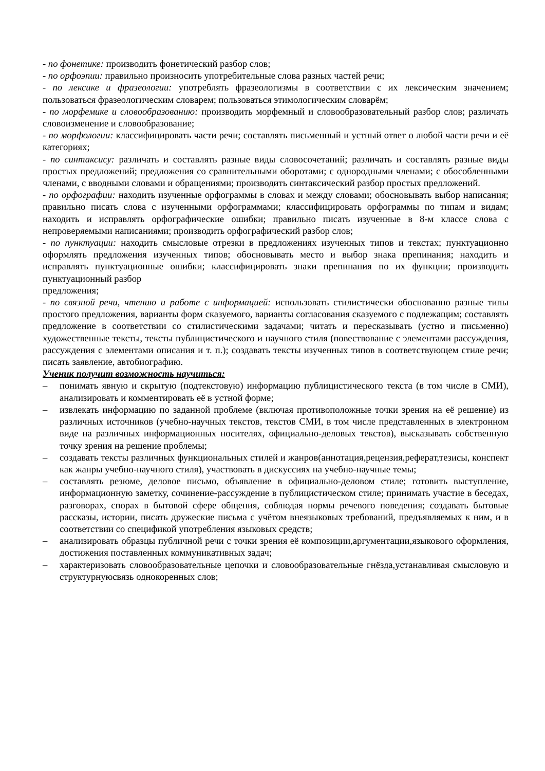- по фонетике: производить фонетический разбор слов;
- по орфоэпии: правильно произносить употребительные слова разных частей речи;
- по лексике и фразеологии: употреблять фразеологизмы в соответствии с их лексическим значением; пользоваться фразеологическим словарем; пользоваться этимологическим словарём;
- по морфемике и словообразованию: производить морфемный и словообразовательный разбор слов; различать словоизменение и словообразование;
- по морфологии: классифицировать части речи; составлять письменный и устный ответ о любой части речи и её категориях;
- по синтаксису: различать и составлять разные виды словосочетаний; различать и составлять разные виды простых предложений; предложения со сравнительными оборотами; с однородными членами; с обособленными членами, с вводными словами и обращениями; производить синтаксический разбор простых предложений.
- по орфографии: находить изученные орфограммы в словах и между словами; обосновывать выбор написания; правильно писать слова с изученными орфограммами; классифицировать орфограммы по типам и видам; находить и исправлять орфографические ошибки; правильно писать изученные в 8-м классе слова с непроверяемыми написаниями; производить орфографический разбор слов;
- по пунктуации: находить смысловые отрезки в предложениях изученных типов и текстах; пунктуационно оформлять предложения изученных типов; обосновывать место и выбор знака препинания; находить и исправлять пунктуационные ошибки; классифицировать знаки препинания по их функции; производить пунктуационный разбор
предложения;
- по связной речи, чтению и работе с информацией: использовать стилистически обоснованно разные типы простого предложения, варианты форм сказуемого, варианты согласования сказуемого с подлежащим; составлять предложение в соответствии со стилистическими задачами; читать и пересказывать (устно и письменно) художественные тексты, тексты публицистического и научного стиля (повествование с элементами рассуждения, рассуждения с элементами описания и т. п.); создавать тексты изученных типов в соответствующем стиле речи; писать заявление, автобиографию.
Ученик получит возможность научиться:
– понимать явную и скрытую (подтекстовую) информацию публицистического текста (в том числе в СМИ), анализировать и комментировать её в устной форме;
– извлекать информацию по заданной проблеме (включая противоположные точки зрения на её решение) из различных источников (учебно-научных текстов, текстов СМИ, в том числе представленных в электронном виде на различных информационных носителях, официально-деловых текстов), высказывать собственную точку зрения на решение проблемы;
– создавать тексты различных функциональных стилей и жанров(аннотация,рецензия,реферат,тезисы, конспект как жанры учебно-научного стиля), участвовать в дискуссиях на учебно-научные темы;
– составлять резюме, деловое письмо, объявление в официально-деловом стиле; готовить выступление, информационную заметку, сочинение-рассуждение в публицистическом стиле; принимать участие в беседах, разговорах, спорах в бытовой сфере общения, соблюдая нормы речевого поведения; создавать бытовые рассказы, истории, писать дружеские письма с учётом внеязыковых требований, предъявляемых к ним, и в соответствии со спецификой употребления языковых средств;
– анализировать образцы публичной речи с точки зрения её композиции,аргументации,языкового оформления, достижения поставленных коммуникативных задач;
– характеризовать словообразовательные цепочки и словообразовательные гнёзда,устанавливая смысловую и структурнуюсвязь однокоренных слов;